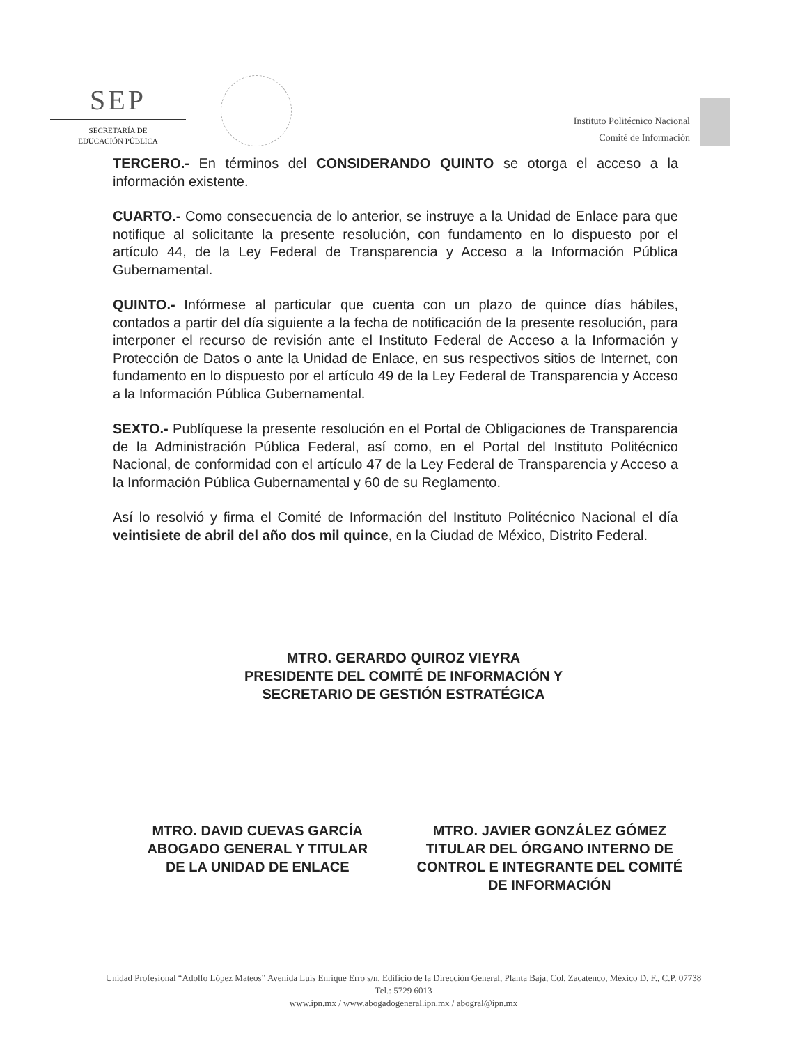SEP
SECRETARÍA DE
EDUCACIÓN PÚBLICA
Instituto Politécnico Nacional
Comité de Información
TERCERO.- En términos del CONSIDERANDO QUINTO se otorga el acceso a la información existente.
CUARTO.- Como consecuencia de lo anterior, se instruye a la Unidad de Enlace para que notifique al solicitante la presente resolución, con fundamento en lo dispuesto por el artículo 44, de la Ley Federal de Transparencia y Acceso a la Información Pública Gubernamental.
QUINTO.- Infórmese al particular que cuenta con un plazo de quince días hábiles, contados a partir del día siguiente a la fecha de notificación de la presente resolución, para interponer el recurso de revisión ante el Instituto Federal de Acceso a la Información y Protección de Datos o ante la Unidad de Enlace, en sus respectivos sitios de Internet, con fundamento en lo dispuesto por el artículo 49 de la Ley Federal de Transparencia y Acceso a la Información Pública Gubernamental.
SEXTO.- Publíquese la presente resolución en el Portal de Obligaciones de Transparencia de la Administración Pública Federal, así como, en el Portal del Instituto Politécnico Nacional, de conformidad con el artículo 47 de la Ley Federal de Transparencia y Acceso a la Información Pública Gubernamental y 60 de su Reglamento.
Así lo resolvió y firma el Comité de Información del Instituto Politécnico Nacional el día veintisiete de abril del año dos mil quince, en la Ciudad de México, Distrito Federal.
MTRO. GERARDO QUIROZ VIEYRA
PRESIDENTE DEL COMITÉ DE INFORMACIÓN Y
SECRETARIO DE GESTIÓN ESTRATÉGICA
MTRO. DAVID CUEVAS GARCÍA
ABOGADO GENERAL Y TITULAR
DE LA UNIDAD DE ENLACE
MTRO. JAVIER GONZÁLEZ GÓMEZ
TITULAR DEL ÓRGANO INTERNO DE
CONTROL E INTEGRANTE DEL COMITÉ
DE INFORMACIÓN
Unidad Profesional “Adolfo López Mateos” Avenida Luis Enrique Erro s/n, Edificio de la Dirección General, Planta Baja, Col. Zacatenco, México D. F., C.P. 07738
Tel.: 5729 6013
www.ipn.mx / www.abogadogeneral.ipn.mx / abogral@ipn.mx